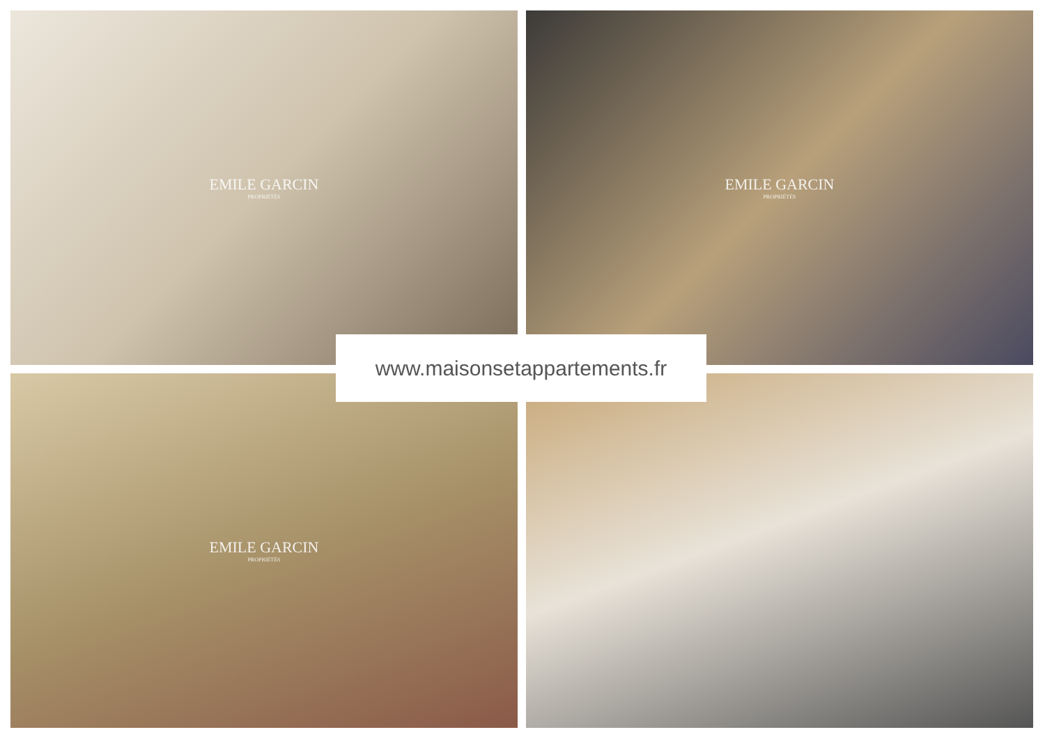EMILE GARCIN
PROPRIÉTÉS
EMILE GARCIN
PROPRIÉTÉS
EMILE GARCIN
PROPRIÉTÉS
www.maisonsetappartements.fr